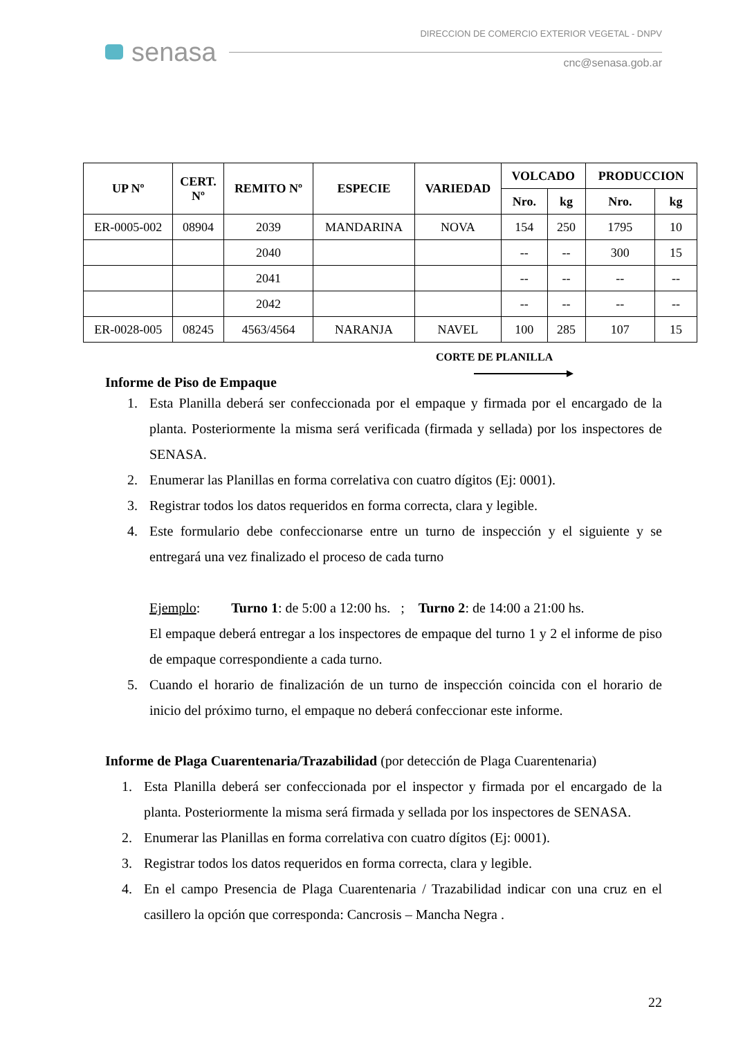senasa
DIRECCION DE COMERCIO EXTERIOR VEGETAL - DNPV
cnc@senasa.gob.ar
| UP Nº | CERT. Nº | REMITO Nº | ESPECIE | VARIEDAD | VOLCADO | | PRODUCCION | |
| --- | --- | --- | --- | --- | --- | --- | --- | --- |
| | | | | | Nro. | kg | Nro. | kg |
| ER-0005-002 | 08904 | 2039 | MANDARINA | NOVA | 154 | 250 | 1795 | 10 |
| | | 2040 | | | -- | -- | 300 | 15 |
| | | 2041 | | | -- | -- | -- | -- |
| | | 2042 | | | -- | -- | -- | -- |
| ER-0028-005 | 08245 | 4563/4564 | NARANJA | NAVEL | 100 | 285 | 107 | 15 |
CORTE DE PLANILLA
Informe de Piso de Empaque
1. Esta Planilla deberá ser confeccionada por el empaque y firmada por el encargado de la planta. Posteriormente la misma será verificada (firmada y sellada) por los inspectores de SENASA.
2. Enumerar las Planillas en forma correlativa con cuatro dígitos (Ej: 0001).
3. Registrar todos los datos requeridos en forma correcta, clara y legible.
4. Este formulario debe confeccionarse entre un turno de inspección y el siguiente y se entregará una vez finalizado el proceso de cada turno
Ejemplo: Turno 1: de 5:00 a 12:00 hs. ; Turno 2: de 14:00 a 21:00 hs.
El empaque deberá entregar a los inspectores de empaque del turno 1 y 2 el informe de piso de empaque correspondiente a cada turno.
5. Cuando el horario de finalización de un turno de inspección coincida con el horario de inicio del próximo turno, el empaque no deberá confeccionar este informe.
Informe de Plaga Cuarentenaria/Trazabilidad (por detección de Plaga Cuarentenaria)
1. Esta Planilla deberá ser confeccionada por el inspector y firmada por el encargado de la planta. Posteriormente la misma será firmada y sellada por los inspectores de SENASA.
2. Enumerar las Planillas en forma correlativa con cuatro dígitos (Ej: 0001).
3. Registrar todos los datos requeridos en forma correcta, clara y legible.
4. En el campo Presencia de Plaga Cuarentenaria / Trazabilidad indicar con una cruz en el casillero la opción que corresponda: Cancrosis – Mancha Negra .
22